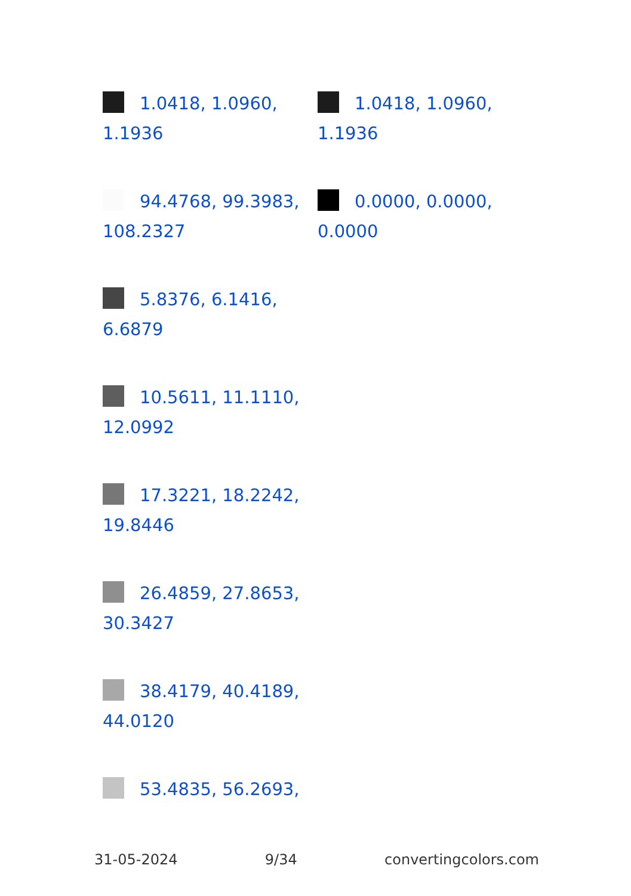1.0418, 1.0960,
1.1936
94.4768, 99.3983,
108.2327
5.8376, 6.1416,
6.6879
10.5611, 11.1110,
12.0992
17.3221, 18.2242,
19.8446
26.4859, 27.8653,
30.3427
38.4179, 40.4189,
44.0120
53.4835, 56.2693,
1.0418, 1.0960,
1.1936
0.0000, 0.0000,
0.0000
31-05-2024 9/34 convertingcolors.com